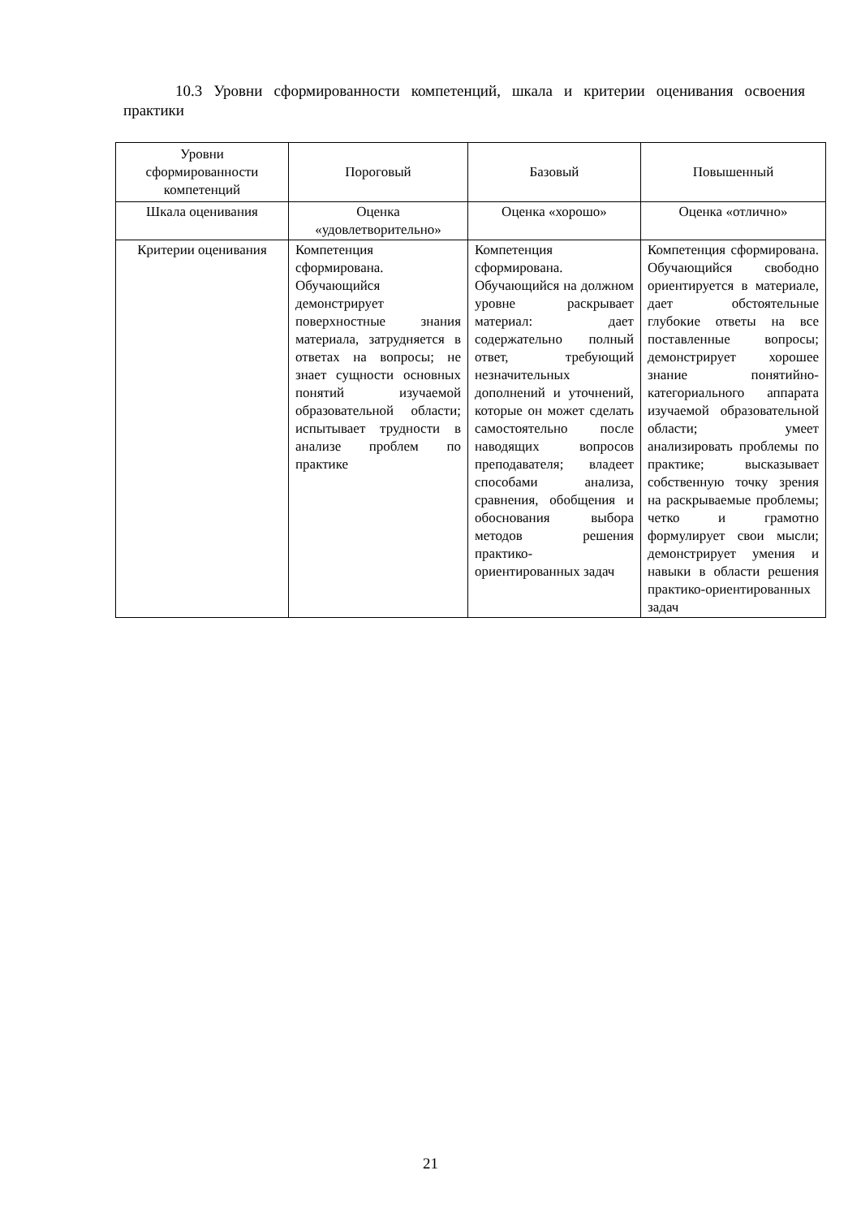10.3 Уровни сформированности компетенций, шкала и критерии оценивания освоения практики
| Уровни сформированности компетенций | Пороговый | Базовый | Повышенный |
| --- | --- | --- | --- |
| Шкала оценивания | Оценка «удовлетворительно» | Оценка «хорошо» | Оценка «отлично» |
| Критерии оценивания | Компетенция сформирована. Обучающийся демонстрирует поверхностные знания материала, затрудняется в ответах на вопросы; не знает сущности основных понятий изучаемой образовательной области; испытывает трудности в анализе проблем по практике | Компетенция сформирована. Обучающийся на должном уровне раскрывает материал: дает содержательно полный ответ, требующий незначительных дополнений и уточнений, которые он может сделать самостоятельно после наводящих вопросов преподавателя; владеет способами анализа, сравнения, обобщения и обоснования выбора методов решения практико-ориентированных задач | Компетенция сформирована. Обучающийся свободно ориентируется в материале, дает обстоятельные глубокие ответы на все поставленные вопросы; демонстрирует хорошее знание понятийно-категориального аппарата изучаемой образовательной области; умеет анализировать проблемы по практике; высказывает собственную точку зрения на раскрываемые проблемы; четко и грамотно формулирует свои мысли; демонстрирует умения и навыки в области решения практико-ориентированных задач |
21